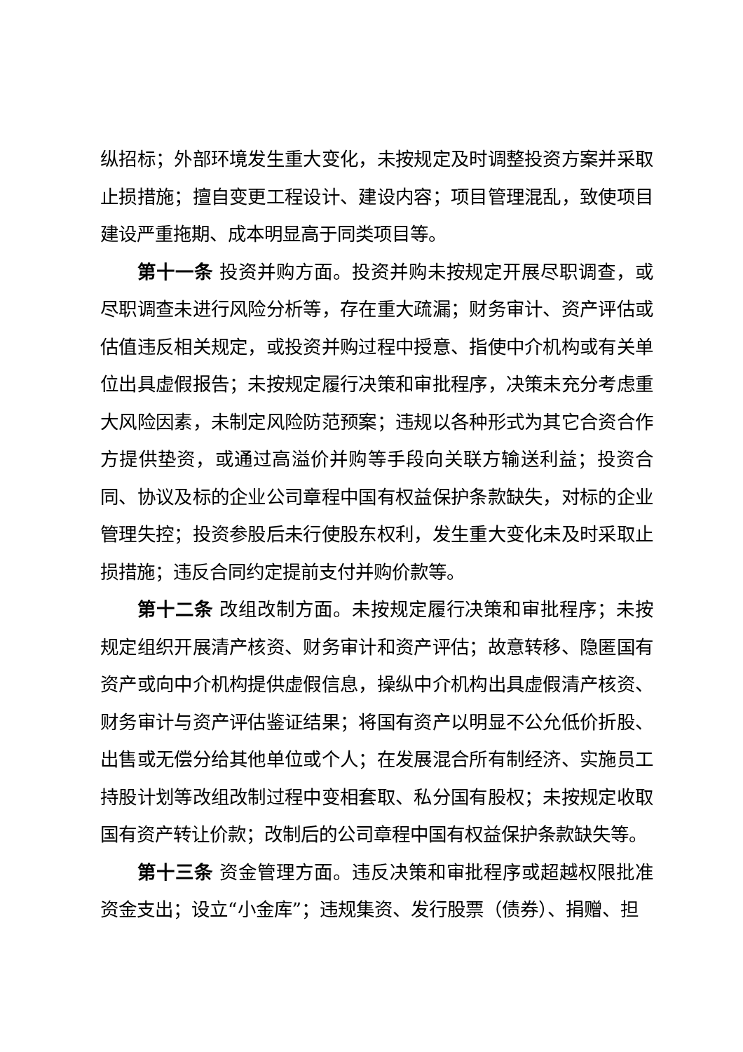纵招标；外部环境发生重大变化，未按规定及时调整投资方案并采取止损措施；擅自变更工程设计、建设内容；项目管理混乱，致使项目建设严重拖期、成本明显高于同类项目等。
第十一条 投资并购方面。投资并购未按规定开展尽职调查，或尽职调查未进行风险分析等，存在重大疏漏；财务审计、资产评估或估值违反相关规定，或投资并购过程中授意、指使中介机构或有关单位出具虚假报告；未按规定履行决策和审批程序，决策未充分考虑重大风险因素，未制定风险防范预案；违规以各种形式为其它合资合作方提供垫资，或通过高溢价并购等手段向关联方输送利益；投资合同、协议及标的企业公司章程中国有权益保护条款缺失，对标的企业管理失控；投资参股后未行使股东权利，发生重大变化未及时采取止损措施；违反合同约定提前支付并购价款等。
第十二条 改组改制方面。未按规定履行决策和审批程序；未按规定组织开展清产核资、财务审计和资产评估；故意转移、隐匿国有资产或向中介机构提供虚假信息，操纵中介机构出具虚假清产核资、财务审计与资产评估鉴证结果；将国有资产以明显不公允低价折股、出售或无偿分给其他单位或个人；在发展混合所有制经济、实施员工持股计划等改组改制过程中变相套取、私分国有股权；未按规定收取国有资产转让价款；改制后的公司章程中国有权益保护条款缺失等。
第十三条 资金管理方面。违反决策和审批程序或超越权限批准资金支出；设立“小金库”；违规集资、发行股票（债券）、捐赠、担